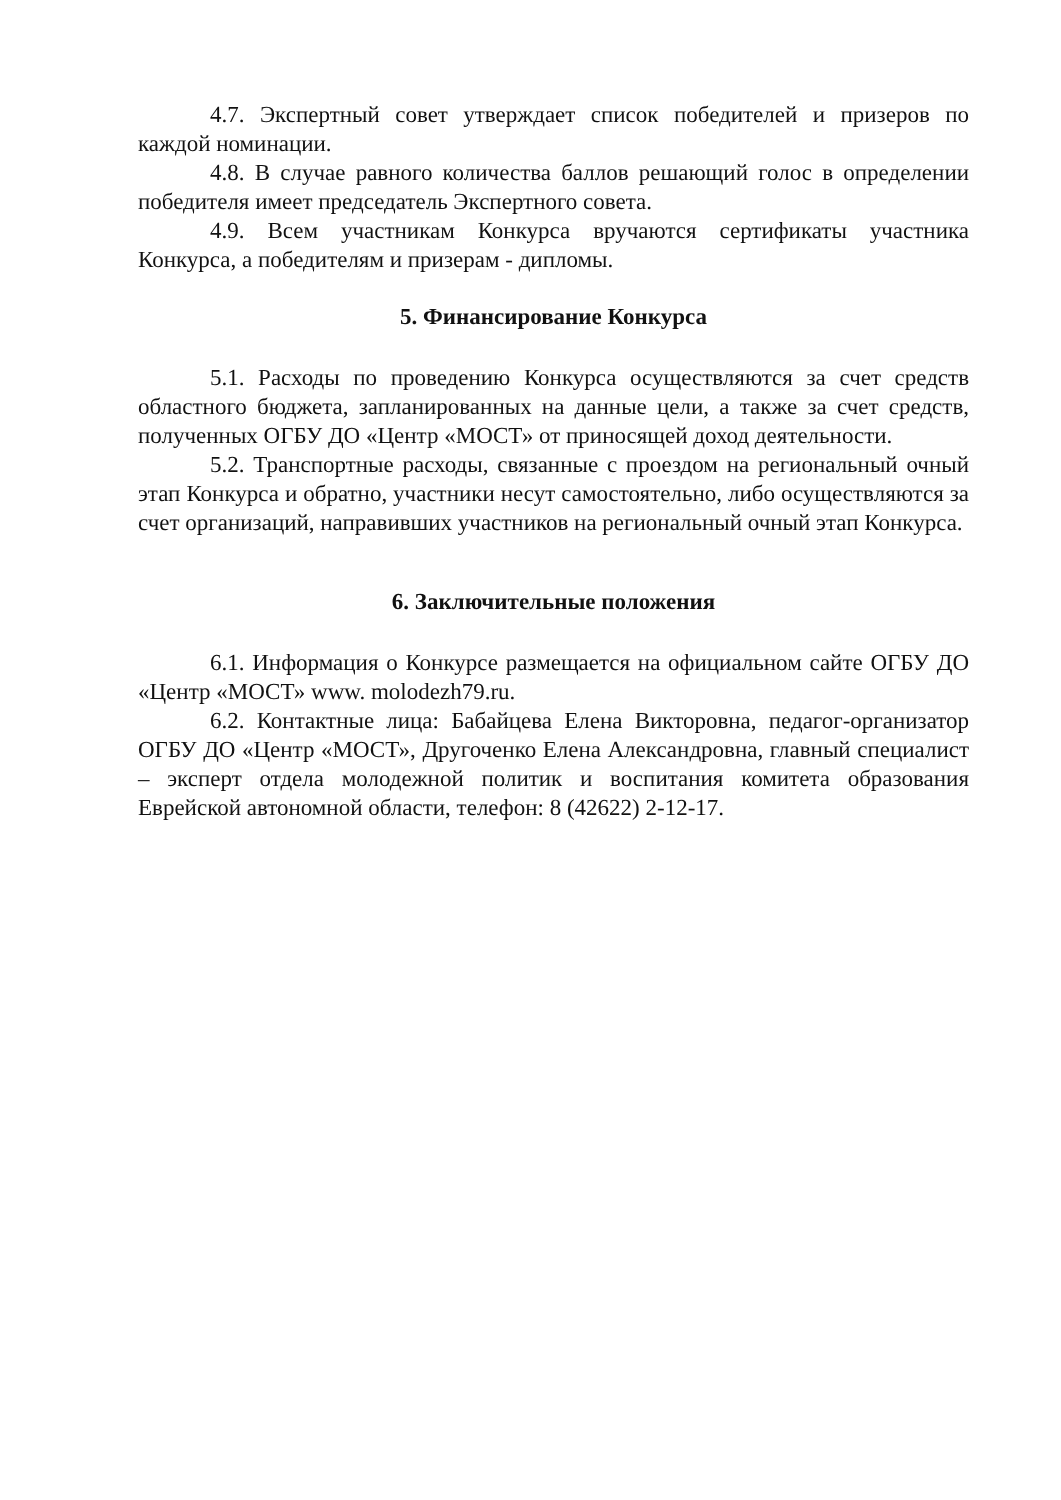4.7. Экспертный совет утверждает список победителей и призеров по каждой номинации.
4.8. В случае равного количества баллов решающий голос в определении победителя имеет председатель Экспертного совета.
4.9. Всем участникам Конкурса вручаются сертификаты участника Конкурса, а победителям и призерам - дипломы.
5. Финансирование Конкурса
5.1. Расходы по проведению Конкурса осуществляются за счет средств областного бюджета, запланированных на данные цели, а также за счет средств, полученных ОГБУ ДО «Центр «МОСТ» от приносящей доход деятельности.
5.2. Транспортные расходы, связанные с проездом на региональный очный этап Конкурса и обратно, участники несут самостоятельно, либо осуществляются за счет организаций, направивших участников на региональный очный этап Конкурса.
6. Заключительные положения
6.1. Информация о Конкурсе размещается на официальном сайте ОГБУ ДО «Центр «МОСТ» www. molodezh79.ru.
6.2. Контактные лица: Бабайцева Елена Викторовна, педагог-организатор ОГБУ ДО «Центр «МОСТ», Другоченко Елена Александровна, главный специалист – эксперт отдела молодежной политик и воспитания комитета образования Еврейской автономной области, телефон: 8 (42622) 2-12-17.